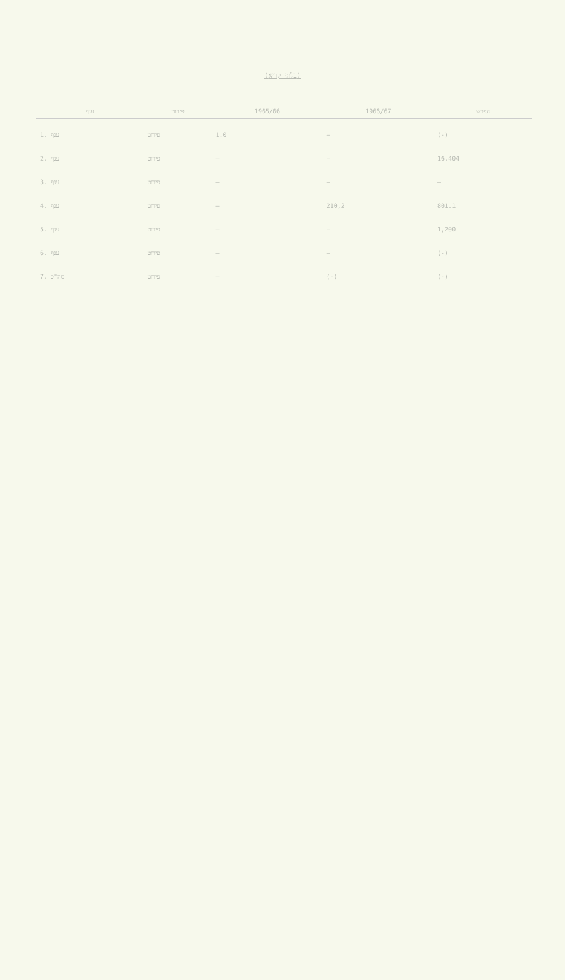(בלתי קריא)
| ענף | פירוט | 1965/66 | 1966/67 | הפרש |
| --- | --- | --- | --- | --- |
| 1. ענף | פירוט | 1.0 | — | (-) |
| 2. ענף | פירוט | — | — | 16,404 |
| 3. ענף | פירוט | — | — | — |
| 4. ענף | פירוט | — | 210,2 | 801.1 |
| 5. ענף | פירוט | — | — | 1,200 |
| 6. ענף | פירוט | — | — | (-) |
| 7. סה"כ | פירוט | — | (-) | (-) |